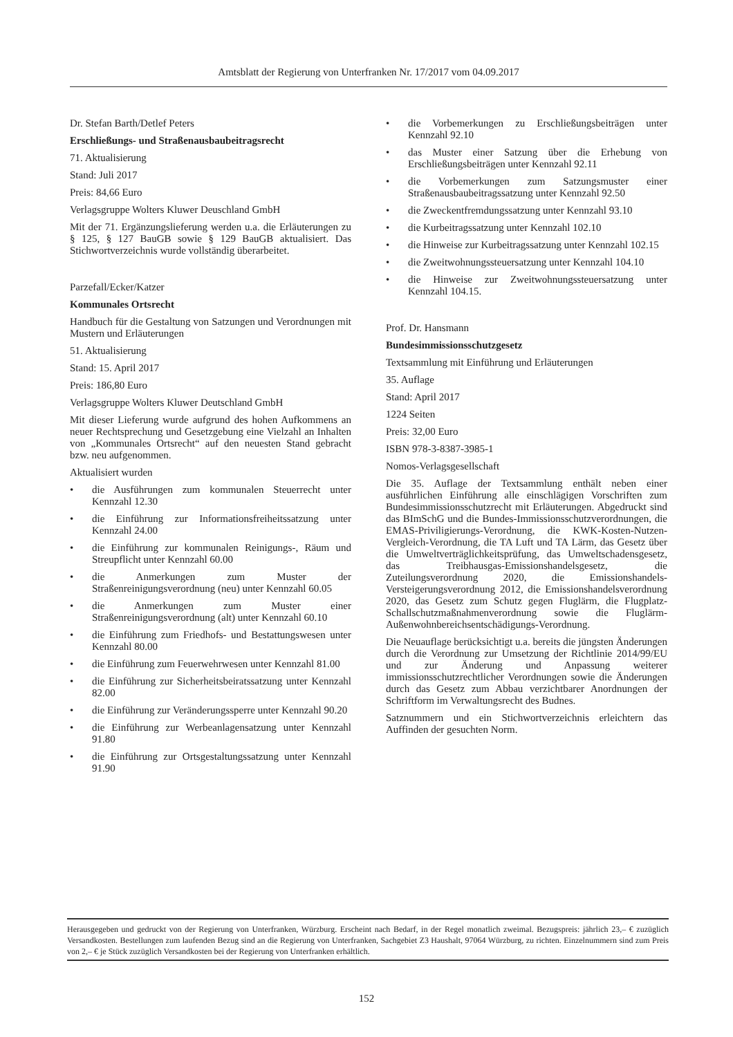Amtsblatt der Regierung von Unterfranken Nr. 17/2017 vom 04.09.2017
Dr. Stefan Barth/Detlef Peters
Erschließungs- und Straßenausbaubeitragsrecht
71. Aktualisierung
Stand: Juli 2017
Preis: 84,66 Euro
Verlagsgruppe Wolters Kluwer Deuschland GmbH
Mit der 71. Ergänzungslieferung werden u.a. die Erläuterungen zu § 125, § 127 BauGB sowie § 129 BauGB aktualisiert. Das Stichwortverzeichnis wurde vollständig überarbeitet.
Parzefall/Ecker/Katzer
Kommunales Ortsrecht
Handbuch für die Gestaltung von Satzungen und Verordnungen mit Mustern und Erläuterungen
51. Aktualisierung
Stand: 15. April 2017
Preis: 186,80 Euro
Verlagsgruppe Wolters Kluwer Deutschland GmbH
Mit dieser Lieferung wurde aufgrund des hohen Aufkommens an neuer Rechtsprechung und Gesetzgebung eine Vielzahl an Inhalten von „Kommunales Ortsrecht“ auf den neuesten Stand gebracht bzw. neu aufgenommen.
Aktualisiert wurden
• die Ausführungen zum kommunalen Steuerrecht unter Kennzahl 12.30
• die Einführung zur Informationsfreiheitssatzung unter Kennzahl 24.00
• die Einführung zur kommunalen Reinigungs-, Räum und Streupflicht unter Kennzahl 60.00
• die Anmerkungen zum Muster der Straßenreinigungsverordnung (neu) unter Kennzahl 60.05
• die Anmerkungen zum Muster einer Straßenreinigungsverordnung (alt) unter Kennzahl 60.10
• die Einführung zum Friedhofs- und Bestattungswesen unter Kennzahl 80.00
• die Einführung zum Feuerwehrwesen unter Kennzahl 81.00
• die Einführung zur Sicherheitsbeiratssatzung unter Kennzahl 82.00
• die Einführung zur Veränderungssperre unter Kennzahl 90.20
• die Einführung zur Werbeanlagensatzung unter Kennzahl 91.80
• die Einführung zur Ortsgestaltungssatzung unter Kennzahl 91.90
• die Vorbemerkungen zu Erschließungsbeiträgen unter Kennzahl 92.10
• das Muster einer Satzung über die Erhebung von Erschließungsbeiträgen unter Kennzahl 92.11
• die Vorbemerkungen zum Satzungsmuster einer Straßenausbaubeitragssatzung unter Kennzahl 92.50
• die Zweckentfremdungssatzung unter Kennzahl 93.10
• die Kurbeitragssatzung unter Kennzahl 102.10
• die Hinweise zur Kurbeitragssatzung unter Kennzahl 102.15
• die Zweitwohnungssteuersatzung unter Kennzahl 104.10
• die Hinweise zur Zweitwohnungssteuersatzung unter Kennzahl 104.15.
Prof. Dr. Hansmann
Bundesimmissionsschutzgesetz
Textsammlung mit Einführung und Erläuterungen
35. Auflage
Stand: April 2017
1224 Seiten
Preis: 32,00 Euro
ISBN 978-3-8387-3985-1
Nomos-Verlagsgesellschaft
Die 35. Auflage der Textsammlung enthält neben einer ausführlichen Einführung alle einschlägigen Vorschriften zum Bundesimmissionsschutzrecht mit Erläuterungen. Abgedruckt sind das BImSchG und die Bundes-Immissionsschutzverordnungen, die EMAS-Priviligierungs-Verordnung, die KWK-Kosten-Nutzen-Vergleich-Verordnung, die TA Luft und TA Lärm, das Gesetz über die Umweltverträglichkeitsprüfung, das Umweltschadensgesetz, das Treibhausgas-Emissionshandelsgesetz, die Zuteilungsverordnung 2020, die Emissionshandels-Versteigerungsverordnung 2012, die Emissionshandelsverordnung 2020, das Gesetz zum Schutz gegen Fluglärm, die Flugplatz-Schallschutzmaßnahmenverordnung sowie die Fluglärm-Außenwohnbereichsentschädigungs-Verordnung.
Die Neuauflage berücksichtigt u.a. bereits die jüngsten Änderungen durch die Verordnung zur Umsetzung der Richtlinie 2014/99/EU und zur Änderung und Anpassung weiterer immissionsschutzrechtlicher Verordnungen sowie die Änderungen durch das Gesetz zum Abbau verzichtbarer Anordnungen der Schriftform im Verwaltungsrecht des Budnes.
Satznummern und ein Stichwortverzeichnis erleichtern das Auffinden der gesuchten Norm.
Herausgegeben und gedruckt von der Regierung von Unterfranken, Würzburg. Erscheint nach Bedarf, in der Regel monatlich zweimal. Bezugspreis: jährlich 23,– € zuzüglich Versandkosten. Bestellungen zum laufenden Bezug sind an die Regierung von Unterfranken, Sachgebiet Z3 Haushalt, 97064 Würzburg, zu richten. Einzelnummern sind zum Preis von 2,– € je Stück zuzüglich Versandkosten bei der Regierung von Unterfranken erhältlich.
152